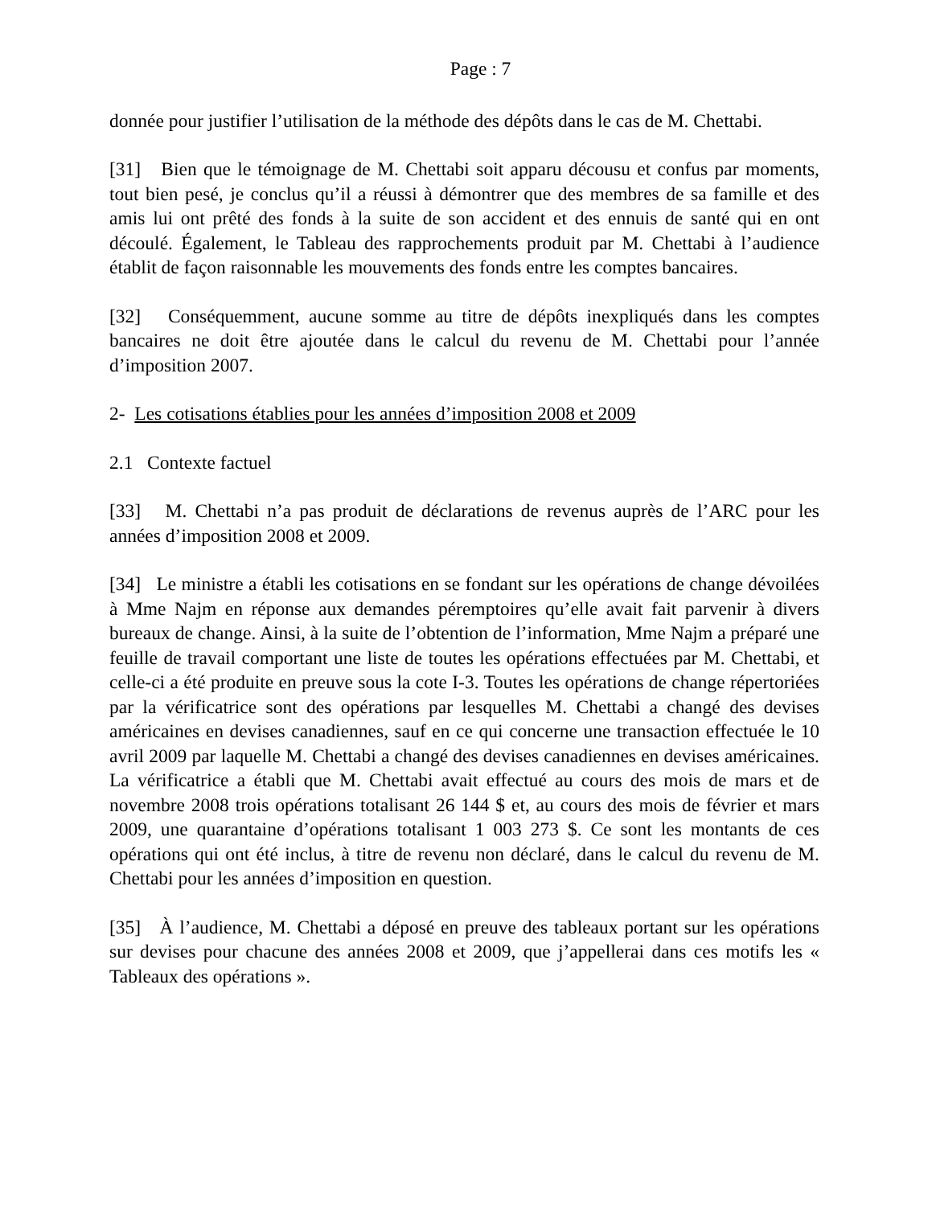Page : 7
donnée pour justifier l’utilisation de la méthode des dépôts dans le cas de M. Chettabi.
[31] Bien que le témoignage de M. Chettabi soit apparu décousu et confus par moments, tout bien pesé, je conclus qu’il a réussi à démontrer que des membres de sa famille et des amis lui ont prêté des fonds à la suite de son accident et des ennuis de santé qui en ont découlé. Également, le Tableau des rapprochements produit par M. Chettabi à l’audience établit de façon raisonnable les mouvements des fonds entre les comptes bancaires.
[32] Conséquemment, aucune somme au titre de dépôts inexpliqués dans les comptes bancaires ne doit être ajoutée dans le calcul du revenu de M. Chettabi pour l’année d’imposition 2007.
2- Les cotisations établies pour les années d’imposition 2008 et 2009
2.1 Contexte factuel
[33] M. Chettabi n’a pas produit de déclarations de revenus auprès de l’ARC pour les années d’imposition 2008 et 2009.
[34] Le ministre a établi les cotisations en se fondant sur les opérations de change dévoilées à Mme Najm en réponse aux demandes péremptoires qu’elle avait fait parvenir à divers bureaux de change. Ainsi, à la suite de l’obtention de l’information, Mme Najm a préparé une feuille de travail comportant une liste de toutes les opérations effectuées par M. Chettabi, et celle-ci a été produite en preuve sous la cote I-3. Toutes les opérations de change répertoriées par la vérificatrice sont des opérations par lesquelles M. Chettabi a changé des devises américaines en devises canadiennes, sauf en ce qui concerne une transaction effectuée le 10 avril 2009 par laquelle M. Chettabi a changé des devises canadiennes en devises américaines. La vérificatrice a établi que M. Chettabi avait effectué au cours des mois de mars et de novembre 2008 trois opérations totalisant 26 144 $ et, au cours des mois de février et mars 2009, une quarantaine d’opérations totalisant 1 003 273 $. Ce sont les montants de ces opérations qui ont été inclus, à titre de revenu non déclaré, dans le calcul du revenu de M. Chettabi pour les années d’imposition en question.
[35] À l’audience, M. Chettabi a déposé en preuve des tableaux portant sur les opérations sur devises pour chacune des années 2008 et 2009, que j’appellerai dans ces motifs les « Tableaux des opérations ».